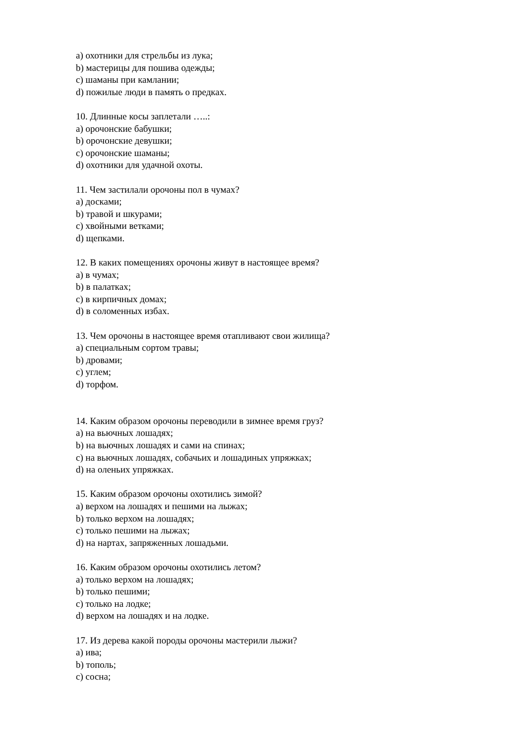а) охотники для стрельбы из лука;
b) мастерицы для пошива одежды;
c) шаманы при камлании;
d) пожилые люди в память о предках.
10. Длинные косы заплетали …..:
а) орочонские бабушки;
b) орочонские девушки;
c) орочонские шаманы;
d) охотники для удачной охоты.
11. Чем застилали орочоны пол в чумах?
а) досками;
b) травой и шкурами;
c) хвойными ветками;
d) щепками.
12. В каких помещениях орочоны живут в настоящее время?
а) в чумах;
b) в палатках;
c) в кирпичных домах;
d) в соломенных избах.
13. Чем орочоны в настоящее время отапливают свои жилища?
а) специальным сортом травы;
b) дровами;
c) углем;
d) торфом.
14. Каким образом орочоны переводили в зимнее время груз?
а) на вьючных лошадях;
b) на вьючных лошадях и сами на спинах;
c) на вьючных лошадях, собачьих и лошадиных упряжках;
d) на оленьих упряжках.
15. Каким образом орочоны охотились зимой?
а) верхом на лошадях и пешими на лыжах;
b) только верхом на лошадях;
c) только пешими на лыжах;
d) на нартах, запряженных лошадьми.
16. Каким образом орочоны охотились летом?
а) только верхом на лошадях;
b) только пешими;
c) только на лодке;
d) верхом на лошадях и на лодке.
17. Из дерева какой породы орочоны мастерили лыжи?
а) ива;
b) тополь;
c) сосна;